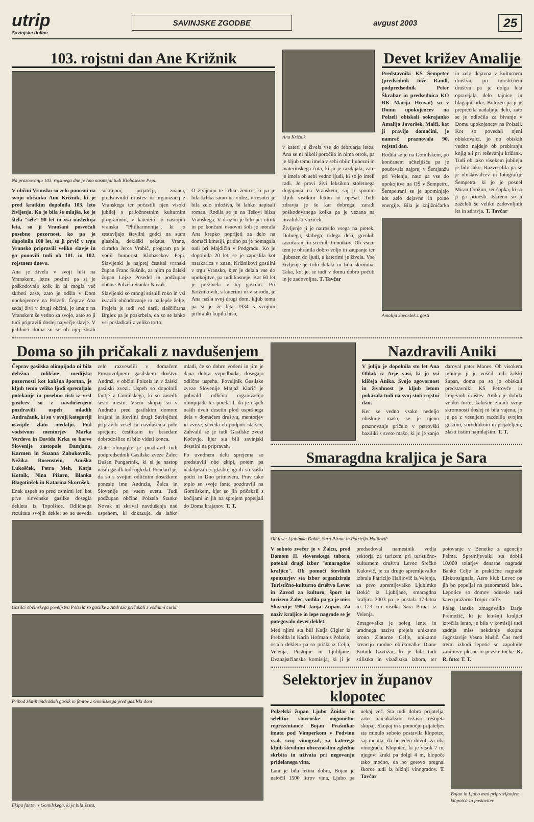utrip
Savinjske doline
SAVINJSKE ZGODBE
avgust 2003
25
103. rojstni dan Ane Križnik
Na praznovanju 103. rojstnega dne je Ano nasmejal tudi Klobasekov Pepi.
V občini Vransko so zelo ponosni na svojo občanko Ano Križnik, ki je pred kratkim dopolnila 103. leto življenja. Ko je bila še mlajša, ko je štela "šele" 90 let in vsa naslednja leta, so ji Vranšani posvečali posebno pozornost, ko pa je dopolnila 100 let, so ji prvič v trgu Vransko pripravili veliko slavje in ga ponovili tudi ob 101. in 102. rojstnem dnevu.
Ana je živela v svoji hiši na Vranskem, letos pozimi pa si je poškodovala kolk in ni mogla več skrbeti zase, zato je odšla v Dom upokojencev na Polzeli. Čeprav Ana sedaj živi v drugi občini, jo imajo na Vranskem še vedno za svojo, zato so ji tudi pripravili doslej največje slavje. V jedilnici doma so se ob njej zbrali sokrajani, prijatelji, znanci, predstavniki društev in organizacij z Vranskega ter počastili njen visoki jubilej s priložnostnim kulturnim programom, v katerem so nastopili vranska "Philharmonija", ki jo sestavljajo številni godci na stara glasbila, dekliški sekstet Vrane, citrarka Jerca Vrabič, program pa je vodil humorist Klobasekov Pepi. Slavljenki je najprej čestital vranski župan Franc Sušnik, za njim pa žalski župan Lojze Posedel in podžupan občine Polzela Stanko Novak.
Slavljenki so mnogi stisnili roko in vsi izrazili občudovanje in najlepše želje. Prejela je tudi več daril, slaščičarna Brglez pa je poskrbela, da so se lahko vsi posladkali z veliko torto.
O življenju te krhke ženice, ki pa je bila krhka samo na videz, v resnici je bila zelo trdoživa, bi lahko napisali roman. Rodila se je na Tešovi blizu Vranskega. V družini je bilo pet otrok in po končani osnovni šoli je morala Ana krepko poprijeti za delo na domači kmetiji, pridno pa je pomagala tudi pri Majdičih v Podgradu. Ko je dopolnila 20 let, se je zaposlila kot natakarica v znani Križnikovi gostilni v trgu Vransko, kjer je delala vse do upokojitve, pa tudi kasneje. Kar 60 let je preživela v tej gostilni. Pri Križnikovih, s katerimi ni v sorodu, je Ana našla svoj drugi dom, kljub temu pa si je že leta 1934 s svojimi prihranki kupila hišo,
Ana Križnik
v kateri je živela vse do februarja letos. Ana se ni nikoli poročila in nima otrok, pa je kljub temu imela v sebi obilo ljubezni in materinskega čuta, ki ju je razdajala, zato je imela ob sebi vedno ljudi, ki so jo imeli radi. Je pravi živi leksikon stoletnega dogajanja na Vranskem, saj ji spomin kljub visokim letom ni opešal. Tudi zdravja je še kar dobrega, zaradi poškodovanega kolka pa je vezana na invalidski voziček.
Življenje ji je natrosilo vsega na pretek. Dobrega, slabega, trdega dela, grenkih razočaranj in srečnih trenutkov. Ob vsem tem je ohranila dobro voljo in zaupanje ter ljubezen do ljudi, s katerimi je živela. Vse življenje je trdo delala in bila skromna. Taka, kot je, se tudi v domu dobro počuti in je zadovoljna. T. Tavčar
Devet križev Amalije
Predstavniki KS Šempeter (predsednik Jože Randl, podpredsednik Peter Škrabar in predsednica KO RK Marija Hrovat) so v Domu upokojencev na Polzeli obiskali sokrajanko Amalijo Javoršek. Malči, kot ji pravijo domačini, je namreč praznovala 90. rojstni dan.
Rodila se je na Gomilskem, po končanem učiteljišču pa je poučevala najprej v Šentjanžu pri Velenju, nato pa vse do upokojitve na OŠ v Šempetru. Šempetrani se je spominjajo kot zelo dejavno in polno energije. Bila je knjižničarka in zelo dejavna v kulturnem društvu, pri turističnem društvu pa je dolga leta opravljala delo tajnice in blagajničarke. Bolezen pa ji je preprečila nadaljnje delo, zato se je odločila za bivanje v Domu upokojencev na Polzeli. Kot so povedali njeni obiskovalci, jo ob obiskih vedno najdejo ob prebiranju knjig ali pri reševanju križank. Tudi ob tako visokem jubileju je bilo tako. Razveselila pa se je obiskovalcev in fotografije Šempetra, ki jo je posnel Miran Orožim, ter šopka, ki so ji ga prinesli. Iskreno so ji zaželeli še veliko zadovoljnih let in zdravja. T. Tavčar
Amalija Javoršek z gosti
Doma so jih pričakali z navdušenjem
Čeprav gasilska olimpijada ni bila deležna tolikšne medijske pozornosti kot kakšna športna, je kljub temu veliko ljudi spremljalo potekanje in posebno tisti iz vrst gasilcev so z navdušenjem pozdravili uspeh mladih Andražank, ki so v svoji kategoriji osvojile zlato medaljo. Pod vodstvom mentorjev Marka Verdeva in Davida Krka so barve Slovenije zastopale Damjana, Karmen in Suzana Zabukovnik, Nežika Rosenstein, Anuška Lukošček, Petra Meh, Katja Kotnik, Nina Pižorn, Blanka Blagotinšek in Katarina Skornšek.
Enak uspeh so pred osmimi leti kot prve slovenske gasilke dosegla dekleta iz Topolšice. Odličnega rezultata svojih deklet so se seveda zelo razveselili v domačem Prostovoljnem gasilskem društvu Andraž, v občini Polzela in v žalski gasilski zvezi. Uspeh so dopolnili fantje z Gomilskega, ki so zasedli šesto mesto. Vsem skupaj so v Andražu pred gasilskim domom krajani in številni drugi Savinjčani pripravili vesel in navdušenja poln sprejem; čestitkam in besedam dobrodošlice ni bilo videti konca.
Zlate olimpijke je pozdravil tudi podpredsednik Gasilske zveze Žalec Dušan Pungartnik, ki si je nastop naših gasilk tudi ogledal. Poudaril je, da so s svojim odličnim dosežkom ponesle ime Andraža, Žalca in Slovenije po vsem svetu. Tudi podžupan občine Polzela Stanko Novak ni skrival navdušenja nad uspehom, ki dokazuje, da lahko mladi, če so dobro vodeni in jim je dana dobra vzpodbuda, dosegajo odlične uspehe. Poveljnik Gasilske zveze Slovenije Matjaž Klarič je pohvalil odlično organizacijo olimpijade ter poudaril, da je uspeh naših dveh desetin plod uspešnega dela v domačem društvu, mentorjev in zveze, seveda ob podpori staršev. Zahvalil se je tudi Gasilske zvezi Kočevje, kjer sta bili savinjski desetini na pripravah.
Po uvodnem delu sprejema so predstavili obe ekipi, potem pa nadaljevali z glasbo; igrali so vaški godci in Duo primavera. Prav tako toplo so svoje fante pozdravili na Gomilskem, kjer so jih pričakali s kočijami in jih na sprejem popeljali do Doma krajanov. T. T.
Gasilci občinskega poveljstva Polzela so gasilke z Andraža pričakali z vodnimi curki.
Pribod zlatih andraških gasilk in fantov z Gomilskega pred gasilski dom
Ekipa fantov z Gomilskega, ki je bila šesta.
Nazdravili Aniki
V juliju je dopolnila sto let Ana Oblak iz Arje vasi, ki jo vsi kličejo Anika. Svojo zgovornost in živahnost je kljub letom pokazala tudi na svoj stoti rojstni dan.
Ker se vedno vsako nedeljo obiskuje mašo, se je njeno praznovanje pričelo v petrovški baziliki s sveto mašo, ki jo je zanjo daroval pater Manes. Ob visokem jubileju ji je voščil tudi žalski župan, doma pa so jo obiskali predstavniki KS Petrovče in krajevnih društev. Anika je dobila veliko torto, kakršne zaradi svoje skromnosti doslej ni bila vajena, jo je pa z veseljem razdelila svojim gostom, sorodnikom in prijateljem, zlasti tistim najmlajšim. T. T.
Smaragdna kraljica je Sara
Od leve: Ljubimka Đokić, Sara Pirnat in Patricija Halilovič
V soboto zvečer je v Žalcu, pred Domom II. slovenskega tabora, potekal drugi izbor "smaragdne kraljice". Ob pomoči številnih sponzorjev sta izbor organizirala Turistično-kulturno društvo Levec in Zavod za kulturo, šport in turizem Žalec, vodila pa ga je miss Slovenije 1994 Janja Zupan. Za naziv kraljice in lepe nagrade se je potegovalo devet deklet.
Med njimi sta bili Katja Cigler iz Prebolda in Karin Hofman s Polzele, ostala dekleta pa so prišla iz Celja, Velenja, Postojne in Ljubljane. Dvanajstčlanska komisija, ki ji je predsedoval namestnik vodja sektorja za turizem pri turistično-kulturnem društvu Levec Srečko Kukovič, je za drugo spremljevalko izbrala Patricijo Halilovič iz Velenja, za prvo spremljevalko Ljubimko Đokić iz Ljubljane, smaragdna kraljica 2003 pa je postala 17-letna in 173 cm visoka Sara Pirnat iz Velenja.
Zmagovalka je poleg lente in uradnega naziva prejela unikatno krono Zlatarne Celje, unikatno kreacijo modne oblikovalke Diane Kotnik Lavtižar, ki je bila tudi stilistka in vizažistka izbora, ter potovanje v Benetke z agencijo Palma. Spremljevalki sta dobili 10.000 tolarjev denarne nagrade Banke Celje in praktične nagrade Elektrosignala, Aero klub Levec pa jih bo popeljal na panoramski izlet. Lepotice so domov odnesle tudi kavo pražarne Tropic caffe.
Poleg lanske zmagovalke Darje Premožič, ki je letošnji kraljici izročila lento, je bila v komisiji tudi zadnja miss nekdanje skupne Jugoslavije Vesna Mušič. Čas med tremi izhodi lepotic so zapolnile zanimive plesne in pevske točke. K. R, foto: T. T.
Selektorjev in županov klopotec
Polzelski župan Ljubo Žnidar in selektor slovenske nogometne reprezentance Bojan Prašnikar imata pod Vimperkom v Podvinu vsak svoj vinograd, za katerega kljub številnim obveznostim zgledno skrbita in uživata pri negovanju pridelanega vina.
Lani je bila letina dobra, Bojan je natočil 1500 litrov vina, Ljubo pa nekaj več. Sta tudi dobro prijatelja, zato marsikakšno težavo rešujeta skupaj. Skupaj in s pomočjo prijateljev sta minulo soboto postavila klopotec, saj menita, da bo eden dovolj za oba vinograda. Klopotec, ki je visok 7 m, njegovi kraki pa dolgi 4 m, klopoče tako močno, da bo gotovo pregnal škorce tudi iz bližnji vinogradov. T. Tavčar
Bojan in Ljubo med pripravljanjem klopotca za postavitev